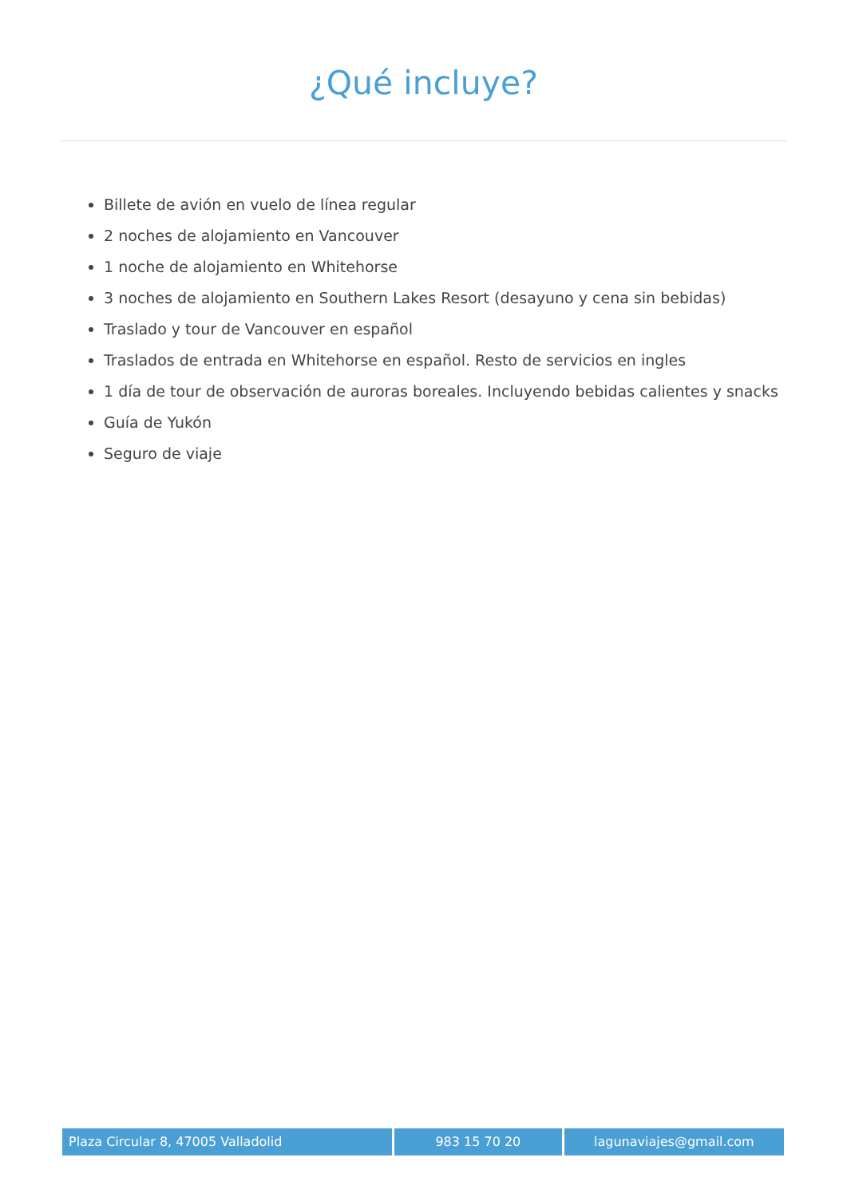¿Qué incluye?
Billete de avión en vuelo de línea regular
2 noches de alojamiento en Vancouver
1 noche de alojamiento en Whitehorse
3 noches de alojamiento en Southern Lakes Resort (desayuno y cena sin bebidas)
Traslado y tour de Vancouver en español
Traslados de entrada en Whitehorse en español. Resto de servicios en ingles
1 día de tour de observación de auroras boreales. Incluyendo bebidas calientes y snacks
Guía de Yukón
Seguro de viaje
Plaza Circular 8, 47005 Valladolid 983 15 70 20 lagunaviajes@gmail.com